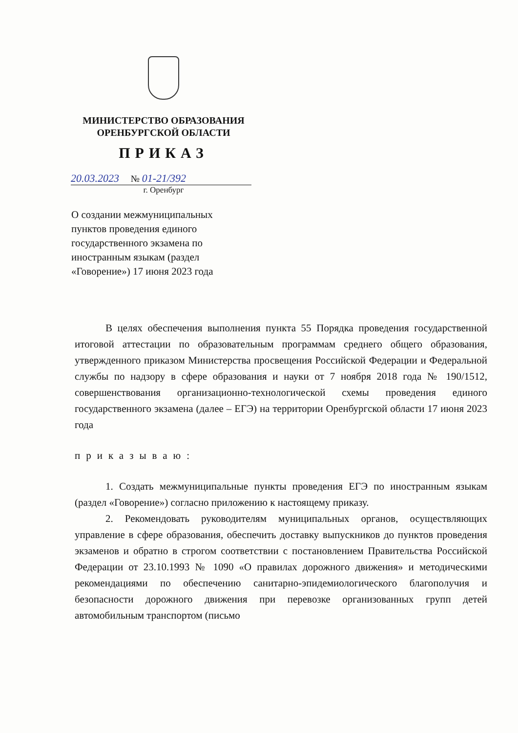МИНИСТЕРСТВО ОБРАЗОВАНИЯ
ОРЕНБУРГСКОЙ ОБЛАСТИ
ПРИКАЗ
20.03.2023 № 01-21/392
г. Оренбург
О создании межмуниципальных пунктов проведения единого государственного экзамена по иностранным языкам (раздел «Говорение») 17 июня 2023 года
В целях обеспечения выполнения пункта 55 Порядка проведения государственной итоговой аттестации по образовательным программам среднего общего образования, утвержденного приказом Министерства просвещения Российской Федерации и Федеральной службы по надзору в сфере образования и науки от 7 ноября 2018 года № 190/1512, совершенствования организационно-технологической схемы проведения единого государственного экзамена (далее – ЕГЭ) на территории Оренбургской области 17 июня 2023 года
приказываю:
1. Создать межмуниципальные пункты проведения ЕГЭ по иностранным языкам (раздел «Говорение») согласно приложению к настоящему приказу.
2. Рекомендовать руководителям муниципальных органов, осуществляющих управление в сфере образования, обеспечить доставку выпускников до пунктов проведения экзаменов и обратно в строгом соответствии с постановлением Правительства Российской Федерации от 23.10.1993 № 1090 «О правилах дорожного движения» и методическими рекомендациями по обеспечению санитарно-эпидемиологического благополучия и безопасности дорожного движения при перевозке организованных групп детей автомобильным транспортом (письмо